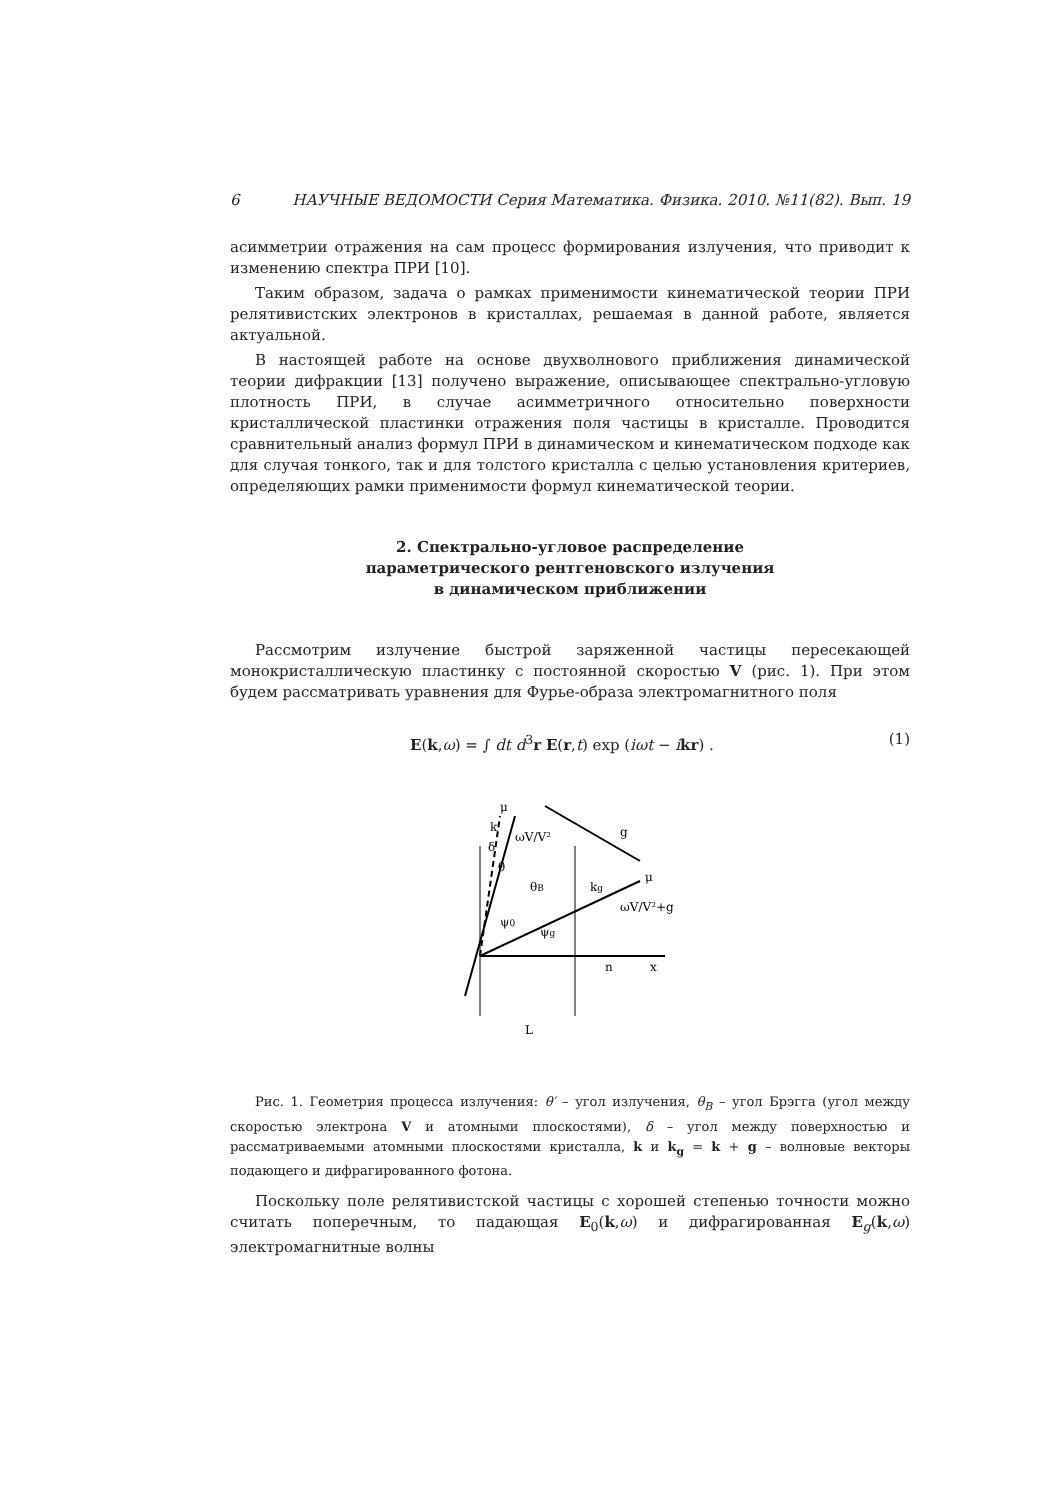6 НАУЧНЫЕ ВЕДОМОСТИ Серия Математика. Физика. 2010. №11(82). Вып. 19
асимметрии отражения на сам процесс формирования излучения, что приводит к изменению спектра ПРИ [10].
Таким образом, задача о рамках применимости кинематической теории ПРИ релятивистских электронов в кристаллах, решаемая в данной работе, является актуальной.
В настоящей работе на основе двухволнового приближения динамической теории дифракции [13] получено выражение, описывающее спектрально-угловую плотность ПРИ, в случае асимметричного относительно поверхности кристаллической пластинки отражения поля частицы в кристалле. Проводится сравнительный анализ формул ПРИ в динамическом и кинематическом подходе как для случая тонкого, так и для толстого кристалла с целью установления критериев, определяющих рамки применимости формул кинематической теории.
2. Спектрально-угловое распределение
параметрического рентгеновского излучения
в динамическом приближении
Рассмотрим излучение быстрой заряженной частицы пересекающей монокристаллическую пластинку с постоянной скоростью V (рис. 1). При этом будем рассматривать уравнения для Фурье-образа электромагнитного поля
E(k,ω) = ∫ dt d<sup>3</sup>r E(r,t) exp (iωt − ikr) . (1)
μ
k
ωV/V²
g
kg
μ
ωV/V²+g
δ
θ
θB
ψ0
ψg
n
x
L
Рис. 1. Геометрия процесса излучения: θ′ – угол излучения, θ<sub>B</sub> – угол Брэгга (угол между скоростью электрона V и атомными плоскостями), δ – угол между поверхностью и рассматриваемыми атомными плоскостями кристалла, k и k<sub>g</sub> = k + g – волновые векторы подающего и дифрагированного фотона.
Поскольку поле релятивистской частицы с хорошей степенью точности можно считать поперечным, то падающая E<sub>0</sub>(k,ω) и дифрагированная E<sub>g</sub>(k,ω) электромагнитные волны